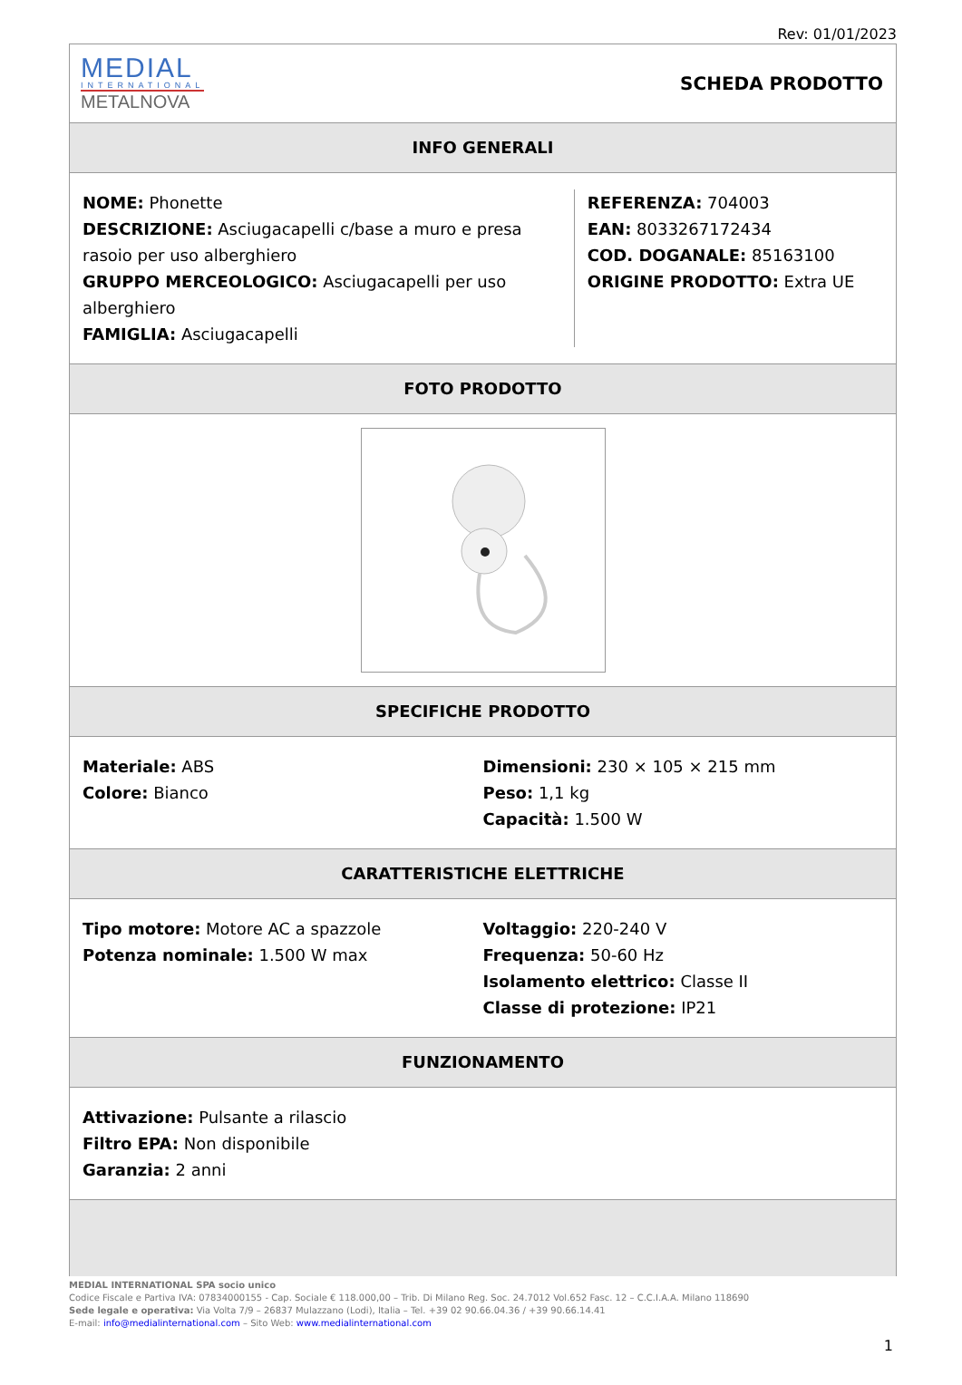Rev: 01/01/2023
MEDIAL
INTERNATIONAL
METALNOVA
SCHEDA PRODOTTO
INFO GENERALI
NOME: Phonette
DESCRIZIONE: Asciugacapelli c/base a muro e presa rasoio per uso alberghiero
GRUPPO MERCEOLOGICO: Asciugacapelli per uso alberghiero
FAMIGLIA: Asciugacapelli
REFERENZA: 704003
EAN: 8033267172434
COD. DOGANALE: 85163100
ORIGINE PRODOTTO: Extra UE
FOTO PRODOTTO
SPECIFICHE PRODOTTO
Materiale: ABS
Colore: Bianco
Dimensioni: 230 × 105 × 215 mm
Peso: 1,1 kg
Capacità: 1.500 W
CARATTERISTICHE ELETTRICHE
Tipo motore: Motore AC a spazzole
Potenza nominale: 1.500 W max
Voltaggio: 220-240 V
Frequenza: 50-60 Hz
Isolamento elettrico: Classe II
Classe di protezione: IP21
FUNZIONAMENTO
Attivazione: Pulsante a rilascio
Filtro EPA: Non disponibile
Garanzia: 2 anni
MEDIAL INTERNATIONAL SPA socio unico
Codice Fiscale e Partiva IVA: 07834000155 - Cap. Sociale € 118.000,00 – Trib. Di Milano Reg. Soc. 24.7012 Vol.652 Fasc. 12 – C.C.I.A.A. Milano 118690
Sede legale e operativa: Via Volta 7/9 – 26837 Mulazzano (Lodi), Italia – Tel. +39 02 90.66.04.36 / +39 90.66.14.41
E-mail: info@medialinternational.com – Sito Web: www.medialinternational.com
1